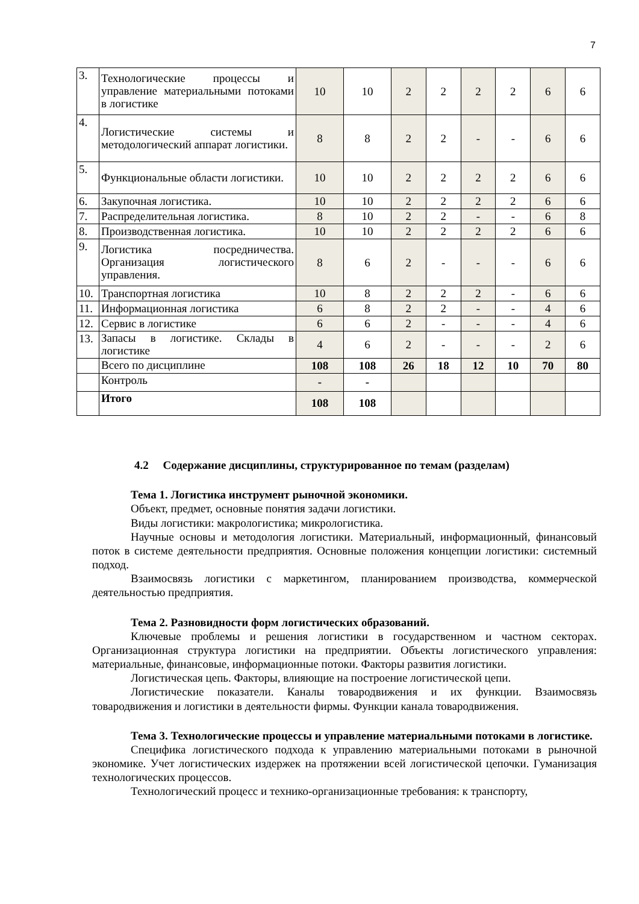7
| 3. | Технологические процессы и управление материальными потоками в логистике | 10 | 10 | 2 | 2 | 2 | 2 | 6 | 6 |
| 4. | Логистические системы и методологический аппарат логистики. | 8 | 8 | 2 | 2 | - | - | 6 | 6 |
| 5. | Функциональные области логистики. | 10 | 10 | 2 | 2 | 2 | 2 | 6 | 6 |
| 6. | Закупочная логистика. | 10 | 10 | 2 | 2 | 2 | 2 | 6 | 6 |
| 7. | Распределительная логистика. | 8 | 10 | 2 | 2 | - | - | 6 | 8 |
| 8. | Производственная логистика. | 10 | 10 | 2 | 2 | 2 | 2 | 6 | 6 |
| 9. | Логистика посредничества. Организация логистического управления. | 8 | 6 | 2 | - | - | - | 6 | 6 |
| 10. | Транспортная логистика | 10 | 8 | 2 | 2 | 2 | - | 6 | 6 |
| 11. | Информационная логистика | 6 | 8 | 2 | 2 | - | - | 4 | 6 |
| 12. | Сервис в логистике | 6 | 6 | 2 | - | - | - | 4 | 6 |
| 13. | Запасы в логистике. Склады в логистике | 4 | 6 | 2 | - | - | - | 2 | 6 |
| | Всего по дисциплине | 108 | 108 | 26 | 18 | 12 | 10 | 70 | 80 |
| | Контроль | - | - | | | | | | |
| | Итого | 108 | 108 | | | | | | |
4.2 Содержание дисциплины, структурированное по темам (разделам)
Тема 1. Логистика инструмент рыночной экономики.
Объект, предмет, основные понятия задачи логистики.
Виды логистики: макрологистика; микрологистика.
Научные основы и методология логистики. Материальный, информационный, финансовый поток в системе деятельности предприятия. Основные положения концепции логистики: системный подход.
Взаимосвязь логистики с маркетингом, планированием производства, коммерческой деятельностью предприятия.
Тема 2. Разновидности форм логистических образований.
Ключевые проблемы и решения логистики в государственном и частном секторах. Организационная структура логистики на предприятии. Объекты логистического управления: материальные, финансовые, информационные потоки. Факторы развития логистики.
Логистическая цепь. Факторы, влияющие на построение логистической цепи.
Логистические показатели. Каналы товародвижения и их функции. Взаимосвязь товародвижения и логистики в деятельности фирмы. Функции канала товародвижения.
Тема 3. Технологические процессы и управление материальными потоками в логистике.
Специфика логистического подхода к управлению материальными потоками в рыночной экономике. Учет логистических издержек на протяжении всей логистической цепочки. Гуманизация технологических процессов.
Технологический процесс и технико-организационные требования: к транспорту,